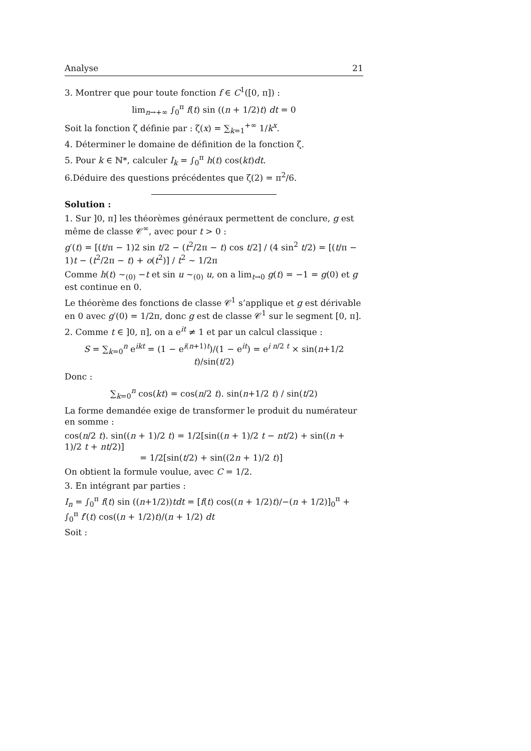Analyse 21
3. Montrer que pour toute fonction f ∈ C<sup>1</sup>([0, π]) :
lim<sub>n→+∞</sub> ∫<sub>0</sub><sup>π</sup> f(t) sin ((n + 1/2)t) dt = 0
Soit la fonction ζ définie par : ζ(x) = ∑<sub>k=1</sub><sup>+∞</sup> 1/k<sup>x</sup>.
4. Déterminer le domaine de définition de la fonction ζ.
5. Pour k ∈ ℕ*, calculer I<sub>k</sub> = ∫<sub>0</sub><sup>π</sup> h(t) cos(kt)dt.
6.Déduire des questions précédentes que ζ(2) = π<sup>2</sup>/6.
Solution :
1. Sur ]0, π] les théorèmes généraux permettent de conclure, g est même de classe 𝒞<sup>∞</sup>, avec pour t > 0 :
g′(t) = [(t/π − 1)2 sin t/2 − (t<sup>2</sup>/2π − t) cos t/2] / (4 sin<sup>2</sup> t/2) = [(t/π − 1)t − (t<sup>2</sup>/2π − t) + o(t<sup>2</sup>)] / t<sup>2</sup> ∼ 1/2π
Comme h(t) ∼<sub>(0)</sub> −t et sin u ∼<sub>(0)</sub> u, on a lim<sub>t→0</sub> g(t) = −1 = g(0) et g est continue en 0.
Le théorème des fonctions de classe 𝒞<sup>1</sup> s’applique et g est dérivable en 0 avec g′(0) = 1/2π, donc g est de classe 𝒞<sup>1</sup> sur le segment [0, π].
2. Comme t ∈ ]0, π], on a e<sup>it</sup> ≠ 1 et par un calcul classique :
S = ∑<sub>k=0</sub><sup>n</sup> e<sup>ikt</sup> = (1 − e<sup>i(n+1)t</sup>)/(1 − e<sup>it</sup>) = e<sup>i n/2 t</sup> × sin(n+1/2 t)/sin(t/2)
Donc :
∑<sub>k=0</sub><sup>n</sup> cos(kt) = cos(n/2 t). sin(n+1/2 t) / sin(t/2)
La forme demandée exige de transformer le produit du numérateur en somme :
cos(n/2 t). sin((n + 1)/2 t) = 1/2[sin((n + 1)/2 t − nt/2) + sin((n + 1)/2 t + nt/2)]
= 1/2[sin(t/2) + sin((2n + 1)/2 t)]
On obtient la formule voulue, avec C = 1/2.
3. En intégrant par parties :
I<sub>n</sub> = ∫<sub>0</sub><sup>π</sup> f(t) sin ((n+1/2))tdt = [f(t) cos((n + 1/2)t)/−(n + 1/2)]<sub>0</sub><sup>π</sup> + ∫<sub>0</sub><sup>π</sup> f′(t) cos((n + 1/2)t)/(n + 1/2) dt
Soit :